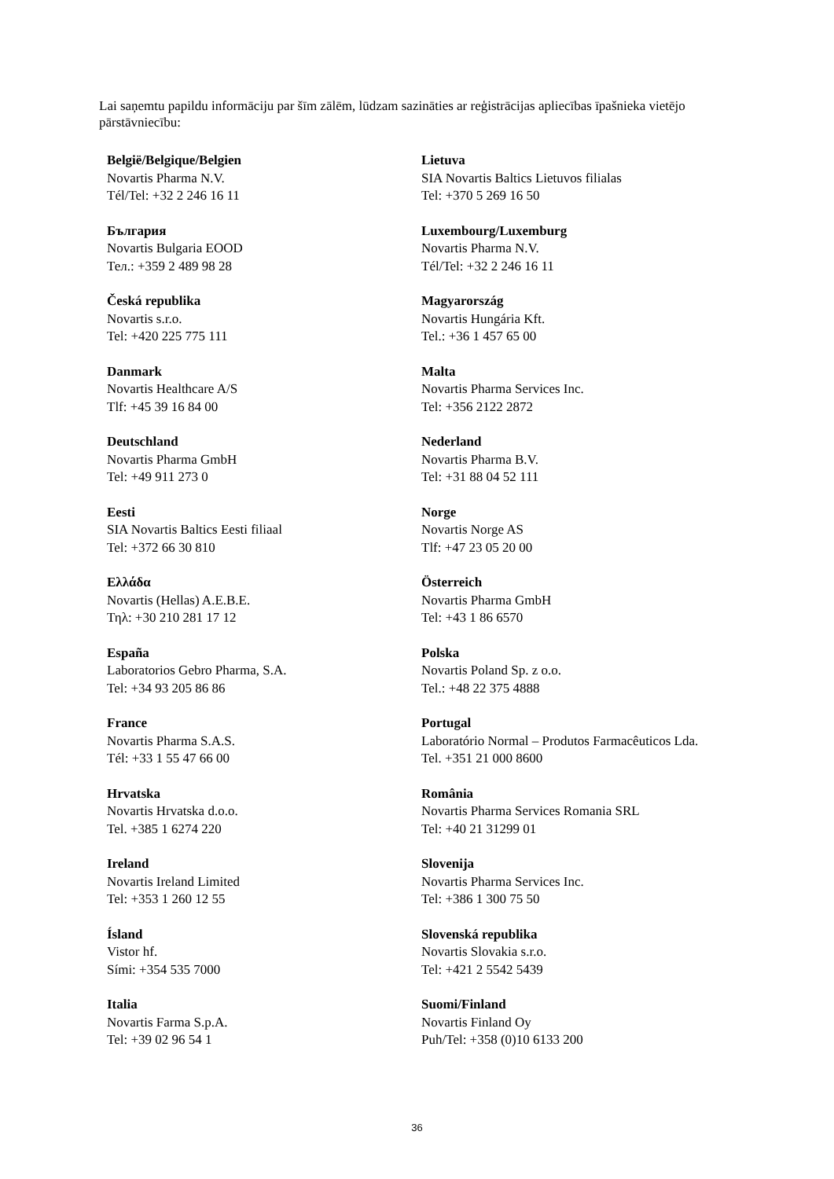Lai saņemtu papildu informāciju par šīm zālēm, lūdzam sazināties ar reģistrācijas apliecības īpašnieka vietējo pārstāvniecību:
| België/Belgique/Belgien Novartis Pharma N.V. Tél/Tel: +32 2 246 16 11 | Lietuva SIA Novartis Baltics Lietuvos filialas Tel: +370 5 269 16 50 |
| България Novartis Bulgaria EOOD Тел.: +359 2 489 98 28 | Luxembourg/Luxemburg Novartis Pharma N.V. Tél/Tel: +32 2 246 16 11 |
| Česká republika Novartis s.r.o. Tel: +420 225 775 111 | Magyarország Novartis Hungária Kft. Tel.: +36 1 457 65 00 |
| Danmark Novartis Healthcare A/S Tlf: +45 39 16 84 00 | Malta Novartis Pharma Services Inc. Tel: +356 2122 2872 |
| Deutschland Novartis Pharma GmbH Tel: +49 911 273 0 | Nederland Novartis Pharma B.V. Tel: +31 88 04 52 111 |
| Eesti SIA Novartis Baltics Eesti filiaal Tel: +372 66 30 810 | Norge Novartis Norge AS Tlf: +47 23 05 20 00 |
| Ελλάδα Novartis (Hellas) A.E.B.E. Τηλ: +30 210 281 17 12 | Österreich Novartis Pharma GmbH Tel: +43 1 86 6570 |
| España Laboratorios Gebro Pharma, S.A. Tel: +34 93 205 86 86 | Polska Novartis Poland Sp. z o.o. Tel.: +48 22 375 4888 |
| France Novartis Pharma S.A.S. Tél: +33 1 55 47 66 00 | Portugal Laboratório Normal – Produtos Farmacêuticos Lda. Tel. +351 21 000 8600 |
| Hrvatska Novartis Hrvatska d.o.o. Tel. +385 1 6274 220 | România Novartis Pharma Services Romania SRL Tel: +40 21 31299 01 |
| Ireland Novartis Ireland Limited Tel: +353 1 260 12 55 | Slovenija Novartis Pharma Services Inc. Tel: +386 1 300 75 50 |
| Ísland Vistor hf. Sími: +354 535 7000 | Slovenská republika Novartis Slovakia s.r.o. Tel: +421 2 5542 5439 |
| Italia Novartis Farma S.p.A. Tel: +39 02 96 54 1 | Suomi/Finland Novartis Finland Oy Puh/Tel: +358 (0)10 6133 200 |
36